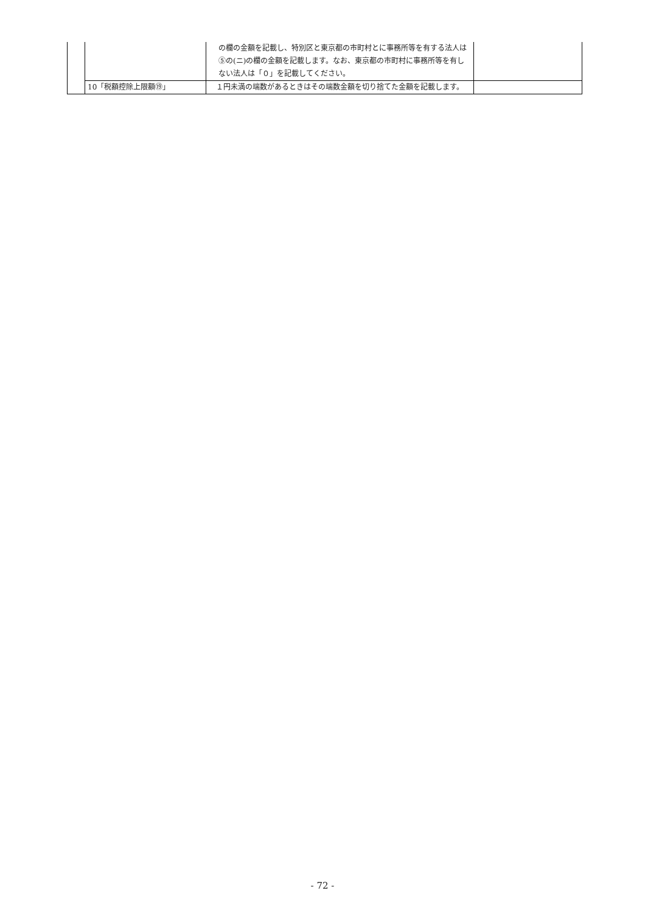| | | の欄の金額を記載し、特別区と東京都の市町村とに事務所等を有する法人は⑤の(ニ)の欄の金額を記載します。なお、東京都の市町村に事務所等を有しない法人は「０」を記載してください。 | |
| | 10「税額控除上限額⑲」 | １円未満の端数があるときはその端数金額を切り捨てた金額を記載します。 | |
- 72 -